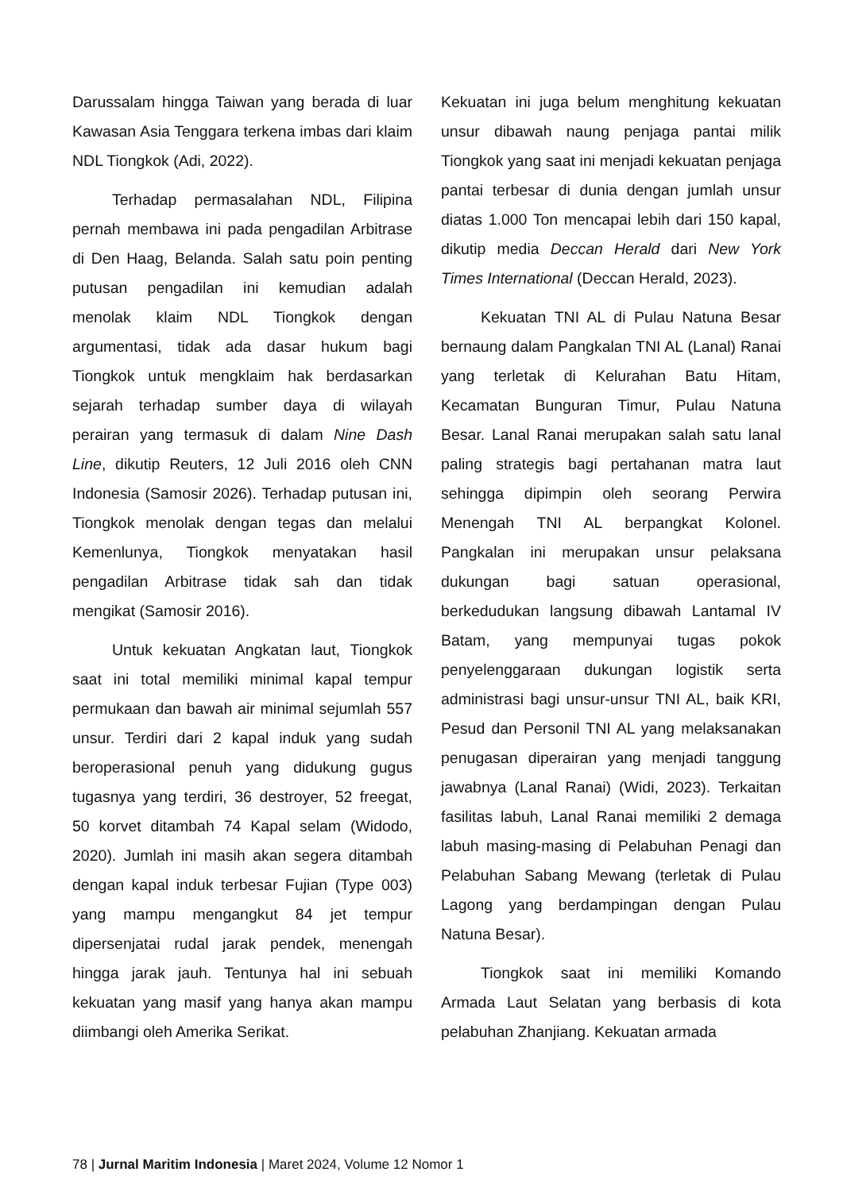Darussalam hingga Taiwan yang berada di luar Kawasan Asia Tenggara terkena imbas dari klaim NDL Tiongkok (Adi, 2022).
Terhadap permasalahan NDL, Filipina pernah membawa ini pada pengadilan Arbitrase di Den Haag, Belanda. Salah satu poin penting putusan pengadilan ini kemudian adalah menolak klaim NDL Tiongkok dengan argumentasi, tidak ada dasar hukum bagi Tiongkok untuk mengklaim hak berdasarkan sejarah terhadap sumber daya di wilayah perairan yang termasuk di dalam Nine Dash Line, dikutip Reuters, 12 Juli 2016 oleh CNN Indonesia (Samosir 2026). Terhadap putusan ini, Tiongkok menolak dengan tegas dan melalui Kemenlunya, Tiongkok menyatakan hasil pengadilan Arbitrase tidak sah dan tidak mengikat (Samosir 2016).
Untuk kekuatan Angkatan laut, Tiongkok saat ini total memiliki minimal kapal tempur permukaan dan bawah air minimal sejumlah 557 unsur. Terdiri dari 2 kapal induk yang sudah beroperasional penuh yang didukung gugus tugasnya yang terdiri, 36 destroyer, 52 freegat, 50 korvet ditambah 74 Kapal selam (Widodo, 2020). Jumlah ini masih akan segera ditambah dengan kapal induk terbesar Fujian (Type 003) yang mampu mengangkut 84 jet tempur dipersenjatai rudal jarak pendek, menengah hingga jarak jauh. Tentunya hal ini sebuah kekuatan yang masif yang hanya akan mampu diimbangi oleh Amerika Serikat.
Kekuatan ini juga belum menghitung kekuatan unsur dibawah naung penjaga pantai milik Tiongkok yang saat ini menjadi kekuatan penjaga pantai terbesar di dunia dengan jumlah unsur diatas 1.000 Ton mencapai lebih dari 150 kapal, dikutip media Deccan Herald dari New York Times International (Deccan Herald, 2023).
Kekuatan TNI AL di Pulau Natuna Besar bernaung dalam Pangkalan TNI AL (Lanal) Ranai yang terletak di Kelurahan Batu Hitam, Kecamatan Bunguran Timur, Pulau Natuna Besar. Lanal Ranai merupakan salah satu lanal paling strategis bagi pertahanan matra laut sehingga dipimpin oleh seorang Perwira Menengah TNI AL berpangkat Kolonel. Pangkalan ini merupakan unsur pelaksana dukungan bagi satuan operasional, berkedudukan langsung dibawah Lantamal IV Batam, yang mempunyai tugas pokok penyelenggaraan dukungan logistik serta administrasi bagi unsur-unsur TNI AL, baik KRI, Pesud dan Personil TNI AL yang melaksanakan penugasan diperairan yang menjadi tanggung jawabnya (Lanal Ranai) (Widi, 2023). Terkaitan fasilitas labuh, Lanal Ranai memiliki 2 demaga labuh masing-masing di Pelabuhan Penagi dan Pelabuhan Sabang Mewang (terletak di Pulau Lagong yang berdampingan dengan Pulau Natuna Besar).
Tiongkok saat ini memiliki Komando Armada Laut Selatan yang berbasis di kota pelabuhan Zhanjiang. Kekuatan armada
78 | Jurnal Maritim Indonesia | Maret 2024, Volume 12 Nomor 1